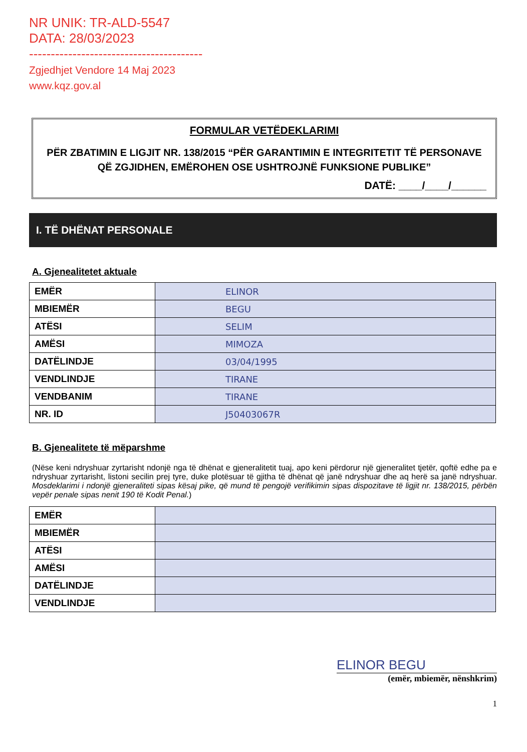NR UNIK: TR-ALD-5547
DATA: 28/03/2023
----------------------------------------
Zgjedhjet Vendore 14 Maj 2023
www.kqz.gov.al
FORMULAR VETËDEKLARIMI
PËR ZBATIMIN E LIGJIT NR. 138/2015 “PËR GARANTIMIN E INTEGRITETIT TË PERSONAVE QË ZGJIDHEN, EMËROHEN OSE USHTROJNË FUNKSIONE PUBLIKE”
DATË: ____/____/______
I. TË DHËNAT PERSONALE
A. Gjenealitetet aktuale
| EMËR | ELINOR |
| MBIEMËR | BEGU |
| ATËSI | SELIM |
| AMËSI | MIMOZA |
| DATËLINDJE | 03/04/1995 |
| VENDLINDJE | TIRANE |
| VENDBANIM | TIRANE |
| NR. ID | J50403067R |
B. Gjenealitete të mëparshme
(Nëse keni ndryshuar zyrtarisht ndonjë nga të dhënat e gjeneralitetit tuaj, apo keni përdorur një gjeneralitet tjetër, qoftë edhe pa e ndryshuar zyrtarisht, listoni secilin prej tyre, duke plotësuar të gjitha të dhënat që janë ndryshuar dhe aq herë sa janë ndryshuar. Mosdeklarimi i ndonjë gjeneraliteti sipas kësaj pike, që mund të pengojë verifikimin sipas dispozitave të ligjit nr. 138/2015, përbën vepër penale sipas nenit 190 të Kodit Penal.)
| EMËR | |
| MBIEMËR | |
| ATËSI | |
| AMËSI | |
| DATËLINDJE | |
| VENDLINDJE | |
ELINOR BEGU
(emër, mbiemër, nënshkrim)
1